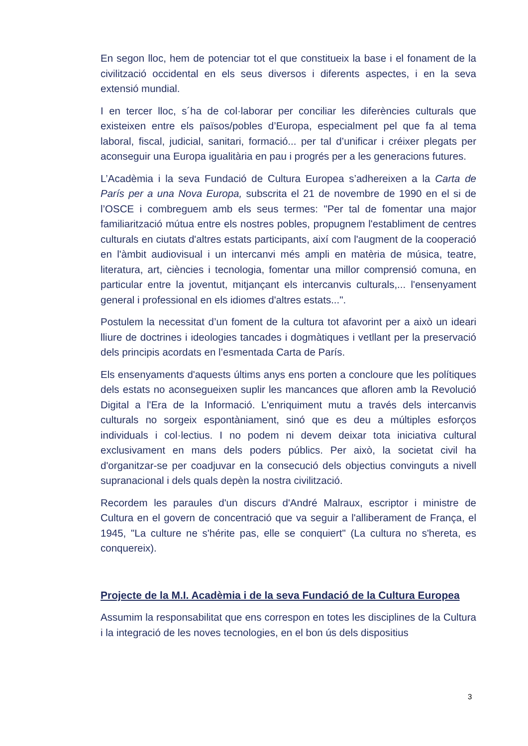En segon lloc, hem de potenciar tot el que constitueix la base i el fonament de la civilització occidental en els seus diversos i diferents aspectes, i en la seva extensió mundial.
I en tercer lloc, s´ha de col·laborar per conciliar les diferències culturals que existeixen entre els països/pobles d’Europa, especialment pel que fa al tema laboral, fiscal, judicial, sanitari, formació... per tal d’unificar i créixer plegats per aconseguir una Europa igualitària en pau i progrés per a les generacions futures.
L’Acadèmia i la seva Fundació de Cultura Europea s’adhereixen a la Carta de París per a una Nova Europa, subscrita el 21 de novembre de 1990 en el si de l’OSCE i combreguem amb els seus termes: "Per tal de fomentar una major familiarització mútua entre els nostres pobles, propugnem l'establiment de centres culturals en ciutats d'altres estats participants, així com l'augment de la cooperació en l'àmbit audiovisual i un intercanvi més ampli en matèria de música, teatre, literatura, art, ciències i tecnologia, fomentar una millor comprensió comuna, en particular entre la joventut, mitjançant els intercanvis culturals,... l'ensenyament general i professional en els idiomes d'altres estats...".
Postulem la necessitat d’un foment de la cultura tot afavorint per a això un ideari lliure de doctrines i ideologies tancades i dogmàtiques i vetllant per la preservació dels principis acordats en l’esmentada Carta de París.
Els ensenyaments d'aquests últims anys ens porten a concloure que les polítiques dels estats no aconsegueixen suplir les mancances que afloren amb la Revolució Digital a l'Era de la Informació. L'enriquiment mutu a través dels intercanvis culturals no sorgeix espontàniament, sinó que es deu a múltiples esforços individuals i col·lectius. I no podem ni devem deixar tota iniciativa cultural exclusivament en mans dels poders públics. Per això, la societat civil ha d'organitzar-se per coadjuvar en la consecució dels objectius convinguts a nivell supranacional i dels quals depèn la nostra civilització.
Recordem les paraules d'un discurs d'André Malraux, escriptor i ministre de Cultura en el govern de concentració que va seguir a l'alliberament de França, el 1945, "La culture ne s'hérite pas, elle se conquiert" (La cultura no s'hereta, es conquereix).
Projecte de la M.I. Acadèmia i de la seva Fundació de la Cultura Europea
Assumim la responsabilitat que ens correspon en totes les disciplines de la Cultura i la integració de les noves tecnologies, en el bon ús dels dispositius
3